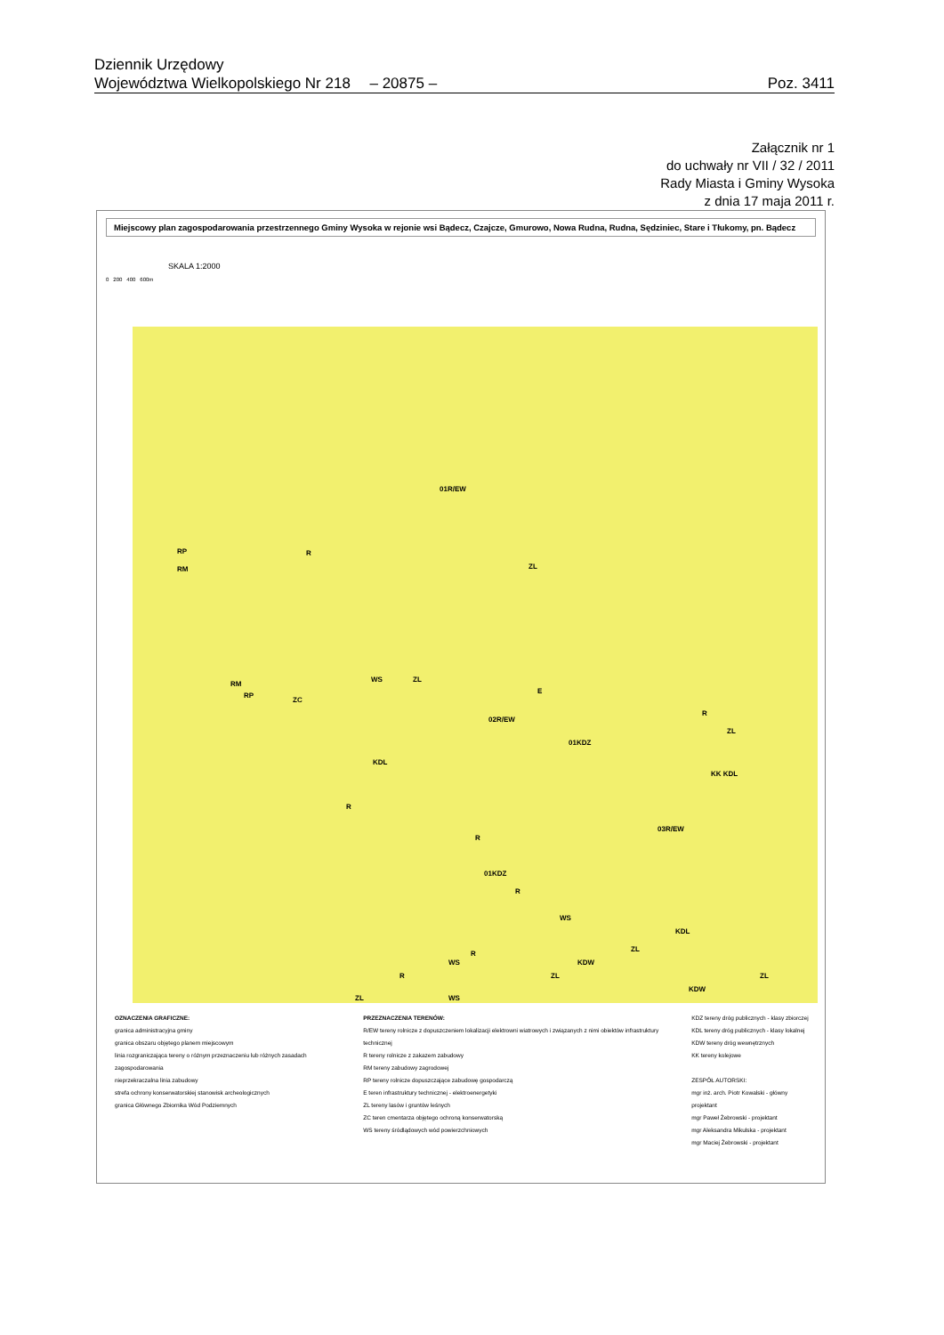Dziennik Urzędowy
Województwa Wielkopolskiego Nr 218 – 20875 – Poz. 3411
Załącznik nr 1
do uchwały nr VII / 32 / 2011
Rady Miasta i Gminy Wysoka
z dnia 17 maja 2011 r.
Miejscowy plan zagospodarowania przestrzennego Gminy Wysoka w rejonie wsi Bądecz, Czajcze, Gmurowo, Nowa Rudna, Rudna, Sędziniec, Stare i Tłukomy, pn. Bądecz
SKALA 1:2000
0 200 400 600m
01R/EW
R RP
RM ZL
E
RM
RP
ZC
WS ZL
02R/EW
01KDZ
KDL
R
R
01KDZ
03R/EW
R
ZL
KK KDL
R
WS
KDL
KDW
ZL
ZL ZL
KDW
R
WS
R
ZL WS
OZNACZENIA GRAFICZNE:
granica administracyjna gminy
granica obszaru objętego planem miejscowym
linia rozgraniczająca tereny o różnym przeznaczeniu lub różnych zasadach zagospodarowania
nieprzekraczalna linia zabudowy
strefa ochrony konserwatorskiej stanowisk archeologicznych
granica Głównego Zbiornika Wód Podziemnych
PRZEZNACZENIA TERENÓW:
R/EW tereny rolnicze z dopuszczeniem lokalizacji elektrowni wiatrowych i związanych z nimi obiektów infrastruktury technicznej
R tereny rolnicze z zakazem zabudowy
RM tereny zabudowy zagrodowej
RP tereny rolnicze dopuszczające zabudowę gospodarczą
E teren infrastruktury technicznej - elektroenergetyki
ZL tereny lasów i gruntów leśnych
ZC teren cmentarza objętego ochroną konserwatorską
WS tereny śródlądowych wód powierzchniowych
KDZ tereny dróg publicznych - klasy zbiorczej
KDL tereny dróg publicznych - klasy lokalnej
KDW tereny dróg wewnętrznych
KK tereny kolejowe
ZESPÓŁ AUTORSKI:
mgr inż. arch. Piotr Kowalski - główny projektant
mgr Paweł Żebrowski - projektant
mgr Aleksandra Mikulska - projektant
mgr Maciej Żebrowski - projektant